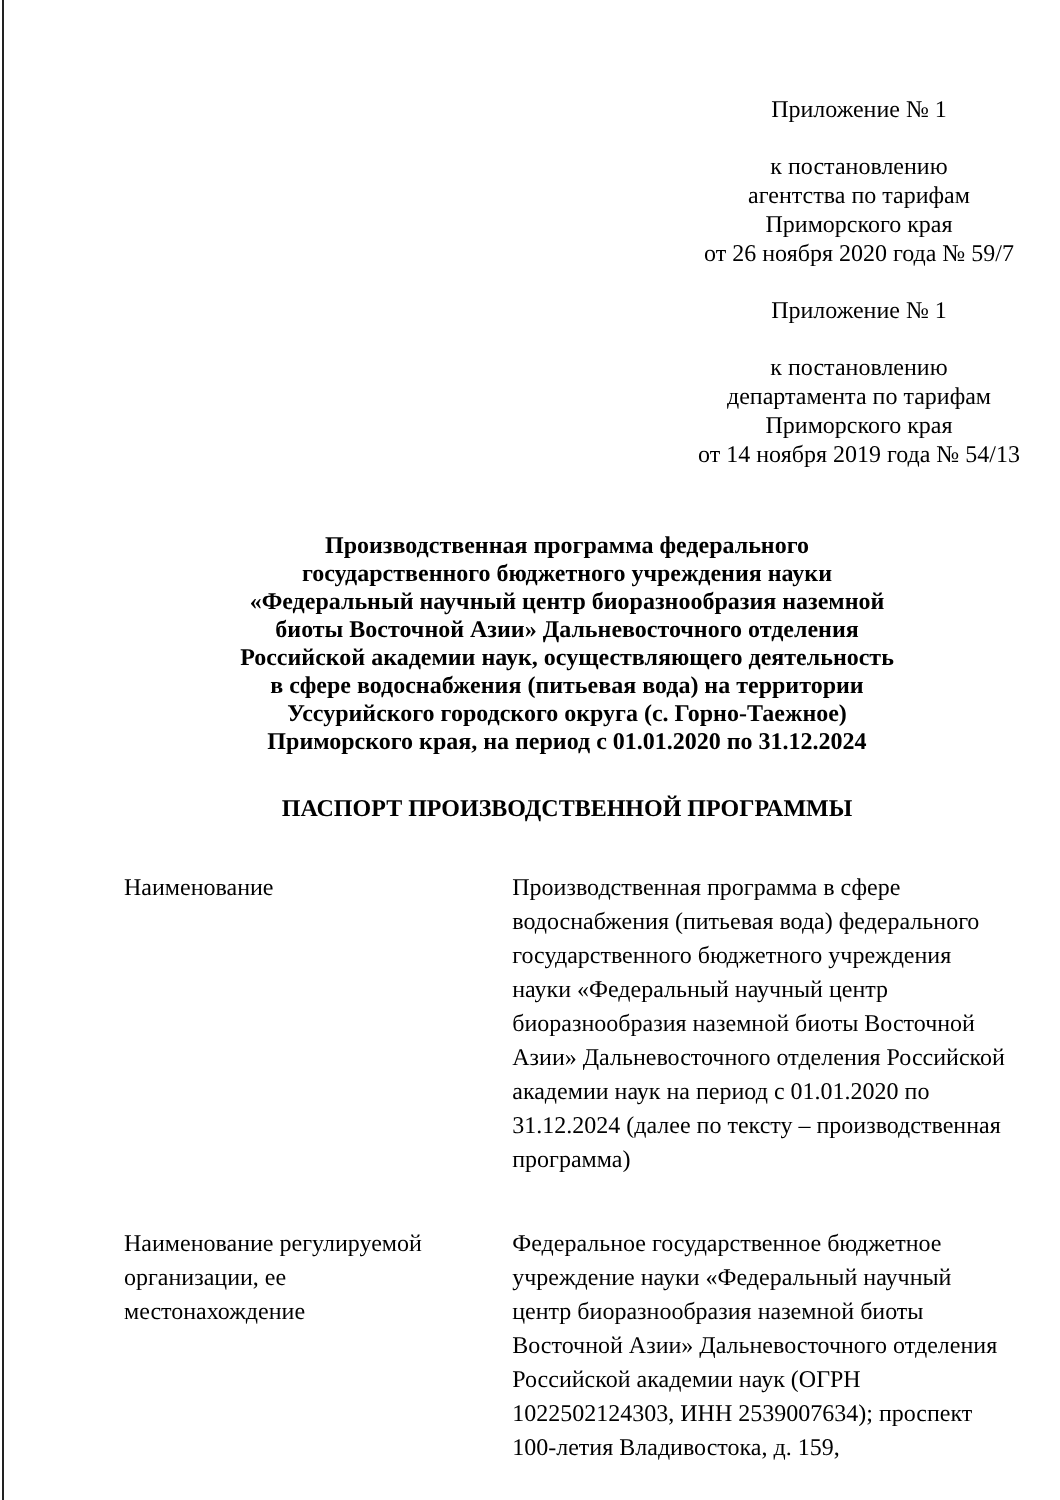Приложение № 1
к постановлению
агентства по тарифам
Приморского края
от 26 ноября 2020 года № 59/7
Приложение № 1
к постановлению
департамента по тарифам
Приморского края
от 14 ноября 2019 года № 54/13
Производственная программа федерального
государственного бюджетного учреждения науки
«Федеральный научный центр биоразнообразия наземной
биоты Восточной Азии» Дальневосточного отделения
Российской академии наук, осуществляющего деятельность
в сфере водоснабжения (питьевая вода) на территории
Уссурийского городского округа (с. Горно-Таежное)
Приморского края, на период с 01.01.2020 по 31.12.2024
ПАСПОРТ ПРОИЗВОДСТВЕННОЙ ПРОГРАММЫ
Наименование Производственная программа в сфере водоснабжения (питьевая вода) федерального государственного бюджетного учреждения науки «Федеральный научный центр биоразнообразия наземной биоты Восточной Азии» Дальневосточного отделения Российской академии наук на период с 01.01.2020 по 31.12.2024 (далее по тексту – производственная программа)
Наименование регулируемой
организации, ее
местонахождение
Федеральное государственное бюджетное учреждение науки «Федеральный научный центр биоразнообразия наземной биоты Восточной Азии» Дальневосточного отделения Российской академии наук (ОГРН 1022502124303, ИНН 2539007634); проспект 100-летия Владивостока, д. 159,